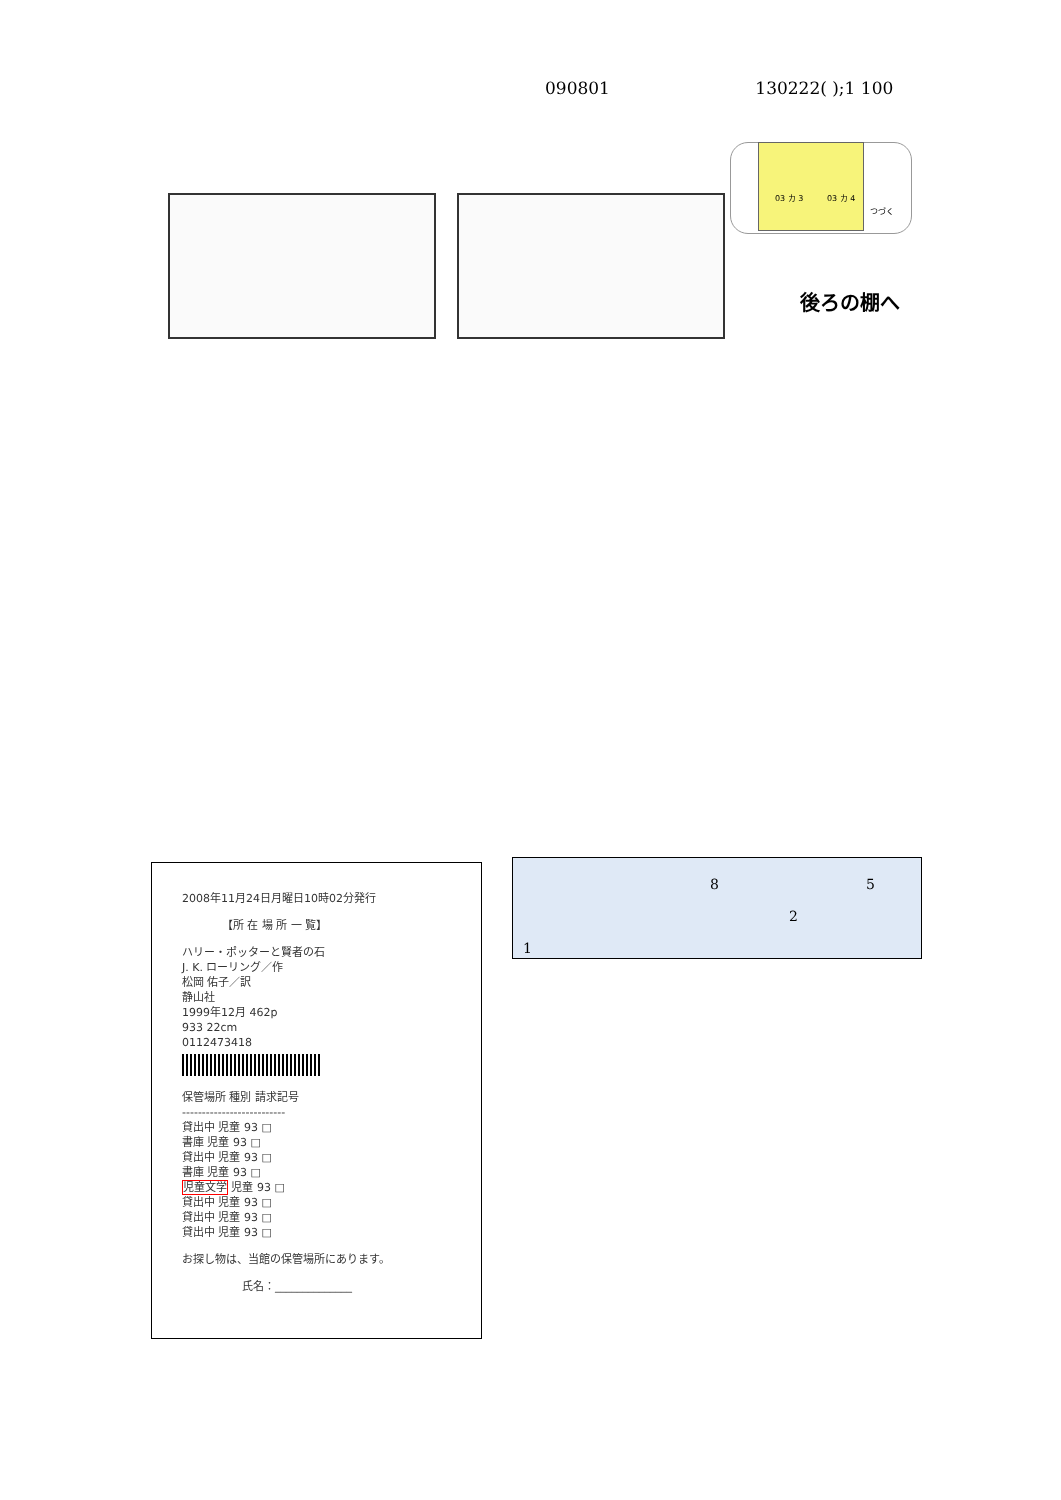090801 130222( );1 100
03 カ 3 03 カ 4
つづく
後ろの棚へ
2008年11月24日月曜日10時02分発行
【所 在 場 所 一 覧】
ハリー・ポッターと賢者の石
J. K. ローリング／作
松岡 佑子／訳
静山社
1999年12月 462p
933 22cm
0112473418
保管場所 種別 請求記号
--------------------------
貸出中 児童 93 □
書庫 児童 93 □
貸出中 児童 93 □
書庫 児童 93 □
児童文学 児童 93 □
貸出中 児童 93 □
貸出中 児童 93 □
貸出中 児童 93 □
お探し物は、当館の保管場所にあります。
氏名：______________
8 5
2
1